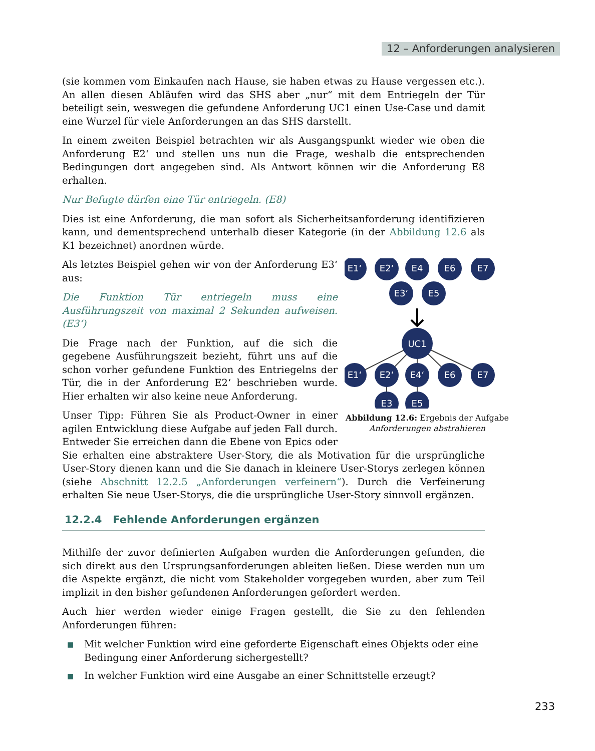12 – Anforderungen analysieren
(sie kommen vom Einkaufen nach Hause, sie haben etwas zu Hause vergessen etc.). An allen diesen Abläufen wird das SHS aber „nur“ mit dem Entriegeln der Tür beteiligt sein, weswegen die gefundene Anforderung UC1 einen Use-Case und damit eine Wurzel für viele Anforderungen an das SHS darstellt.
In einem zweiten Beispiel betrachten wir als Ausgangspunkt wieder wie oben die Anforderung E2‘ und stellen uns nun die Frage, weshalb die entsprechenden Bedingungen dort angegeben sind. Als Antwort können wir die Anforderung E8 erhalten.
Nur Befugte dürfen eine Tür entriegeln. (E8)
Dies ist eine Anforderung, die man sofort als Sicherheitsanforderung identifizieren kann, und dementsprechend unterhalb dieser Kategorie (in der Abbildung 12.6 als K1 bezeichnet) anordnen würde.
E1‘
E2‘
E4
E6
E7
E3‘
E5
UC1
E1‘
E2‘
E4‘
E6
E7
E3
E5
Abbildung 12.6: Ergebnis der Aufgabe Anforderungen abstrahieren
Als letztes Beispiel gehen wir von der Anforderung E3‘ aus:
Die Funktion Tür entriegeln muss eine Ausführungszeit von maximal 2 Sekunden aufweisen. (E3‘)
Die Frage nach der Funktion, auf die sich die gegebene Ausführungszeit bezieht, führt uns auf die schon vorher gefundene Funktion des Entriegelns der Tür, die in der Anforderung E2‘ beschrieben wurde. Hier erhalten wir also keine neue Anforderung.
Unser Tipp: Führen Sie als Product-Owner in einer agilen Entwicklung diese Aufgabe auf jeden Fall durch. Entweder Sie erreichen dann die Ebene von Epics oder Sie erhalten eine abstraktere User-Story, die als Motivation für die ursprüngliche User-Story dienen kann und die Sie danach in kleinere User-Storys zerlegen können (siehe Abschnitt 12.2.5 „Anforderungen verfeinern“). Durch die Verfeinerung erhalten Sie neue User-Storys, die die ursprüngliche User-Story sinnvoll ergänzen.
12.2.4 Fehlende Anforderungen ergänzen
Mithilfe der zuvor definierten Aufgaben wurden die Anforderungen gefunden, die sich direkt aus den Ursprungsanforderungen ableiten ließen. Diese werden nun um die Aspekte ergänzt, die nicht vom Stakeholder vorgegeben wurden, aber zum Teil implizit in den bisher gefundenen Anforderungen gefordert werden.
Auch hier werden wieder einige Fragen gestellt, die Sie zu den fehlenden Anforderungen führen:
■ Mit welcher Funktion wird eine geforderte Eigenschaft eines Objekts oder eine Bedingung einer Anforderung sichergestellt?
■ In welcher Funktion wird eine Ausgabe an einer Schnittstelle erzeugt?
233